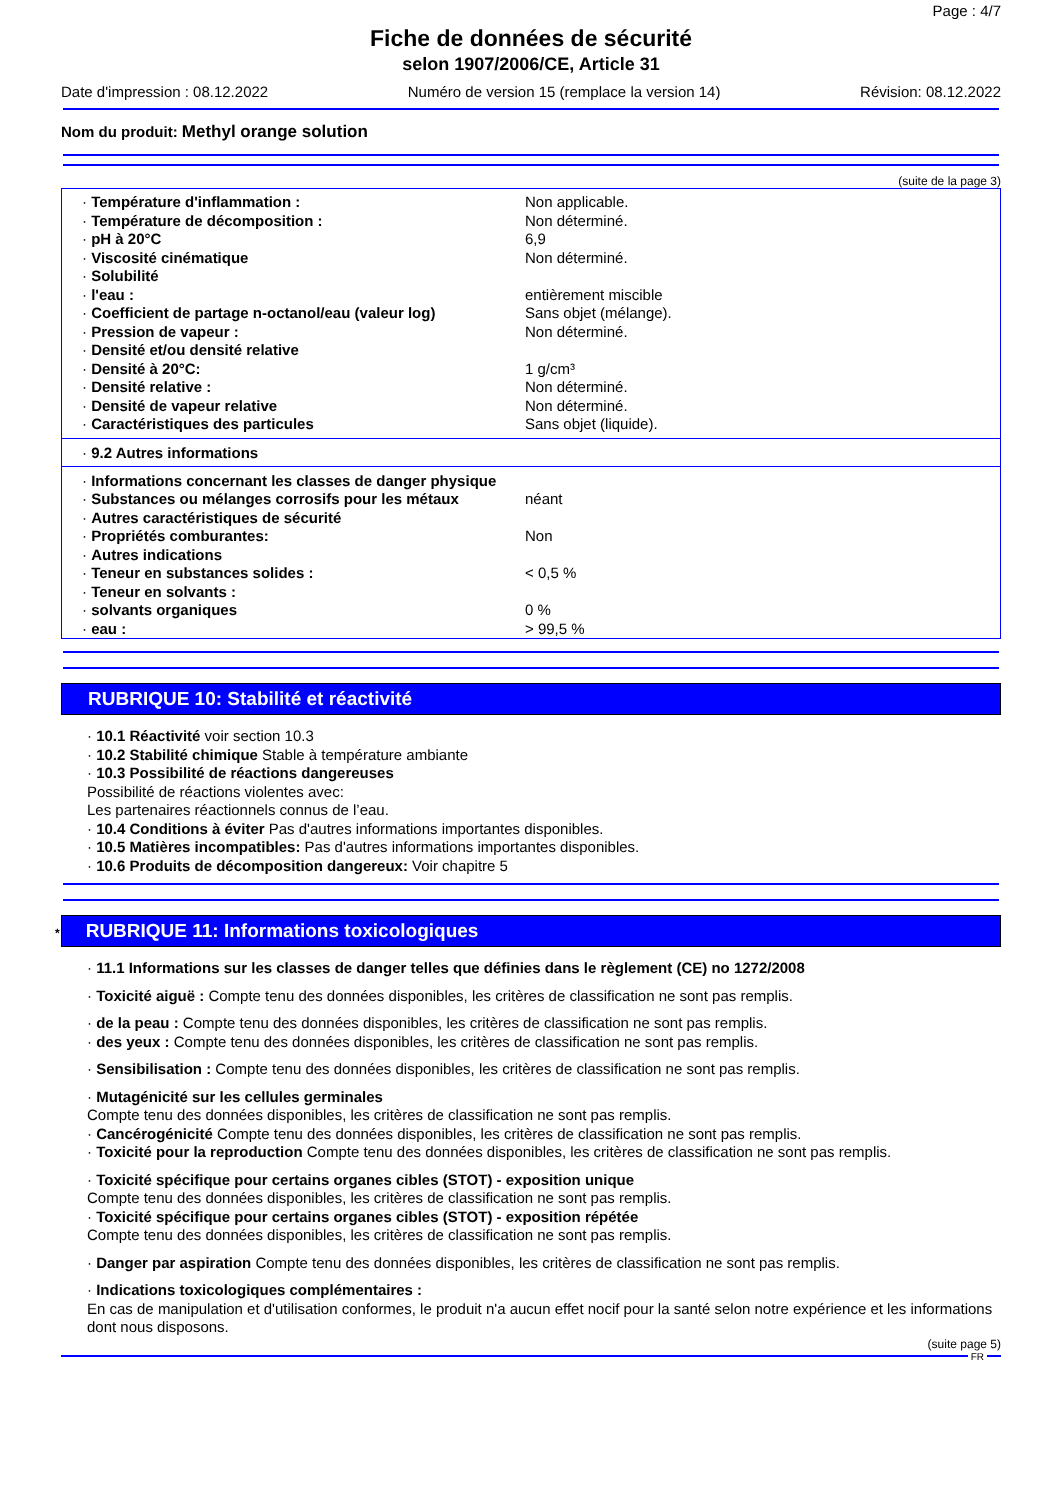Page : 4/7
Fiche de données de sécurité
selon 1907/2006/CE, Article 31
Date d'impression : 08.12.2022 Numéro de version 15 (remplace la version 14) Révision: 08.12.2022
Nom du produit: Methyl orange solution
(suite de la page 3)
| · Température d'inflammation : | Non applicable. |
| · Température de décomposition : | Non déterminé. |
| · pH à 20°C | 6,9 |
| · Viscosité cinématique | Non déterminé. |
| · Solubilité | |
| · l'eau : | entièrement miscible |
| · Coefficient de partage n-octanol/eau (valeur log) | Sans objet (mélange). |
| · Pression de vapeur : | Non déterminé. |
| · Densité et/ou densité relative | |
| · Densité à 20°C: | 1 g/cm³ |
| · Densité relative : | Non déterminé. |
| · Densité de vapeur relative | Non déterminé. |
| · Caractéristiques des particules | Sans objet (liquide). |
· 9.2 Autres informations
| · Informations concernant les classes de danger physique | |
| · Substances ou mélanges corrosifs pour les métaux | néant |
| · Autres caractéristiques de sécurité | |
| · Propriétés comburantes: | Non |
| · Autres indications | |
| · Teneur en substances solides : | < 0,5 % |
| · Teneur en solvants : | |
| · solvants organiques | 0 % |
| · eau : | > 99,5 % |
RUBRIQUE 10: Stabilité et réactivité
· 10.1 Réactivité voir section 10.3
· 10.2 Stabilité chimique Stable à température ambiante
· 10.3 Possibilité de réactions dangereuses
Possibilité de réactions violentes avec:
Les partenaires réactionnels connus de l’eau.
· 10.4 Conditions à éviter Pas d'autres informations importantes disponibles.
· 10.5 Matières incompatibles: Pas d'autres informations importantes disponibles.
· 10.6 Produits de décomposition dangereux: Voir chapitre 5
* RUBRIQUE 11: Informations toxicologiques
· 11.1 Informations sur les classes de danger telles que définies dans le règlement (CE) no 1272/2008
· Toxicité aiguë : Compte tenu des données disponibles, les critères de classification ne sont pas remplis.
· de la peau : Compte tenu des données disponibles, les critères de classification ne sont pas remplis.
· des yeux : Compte tenu des données disponibles, les critères de classification ne sont pas remplis.
· Sensibilisation : Compte tenu des données disponibles, les critères de classification ne sont pas remplis.
· Mutagénicité sur les cellules germinales
Compte tenu des données disponibles, les critères de classification ne sont pas remplis.
· Cancérogénicité Compte tenu des données disponibles, les critères de classification ne sont pas remplis.
· Toxicité pour la reproduction Compte tenu des données disponibles, les critères de classification ne sont pas remplis.
· Toxicité spécifique pour certains organes cibles (STOT) - exposition unique
Compte tenu des données disponibles, les critères de classification ne sont pas remplis.
· Toxicité spécifique pour certains organes cibles (STOT) - exposition répétée
Compte tenu des données disponibles, les critères de classification ne sont pas remplis.
· Danger par aspiration Compte tenu des données disponibles, les critères de classification ne sont pas remplis.
· Indications toxicologiques complémentaires :
En cas de manipulation et d'utilisation conformes, le produit n'a aucun effet nocif pour la santé selon notre expérience et les informations dont nous disposons.
(suite page 5)
FR